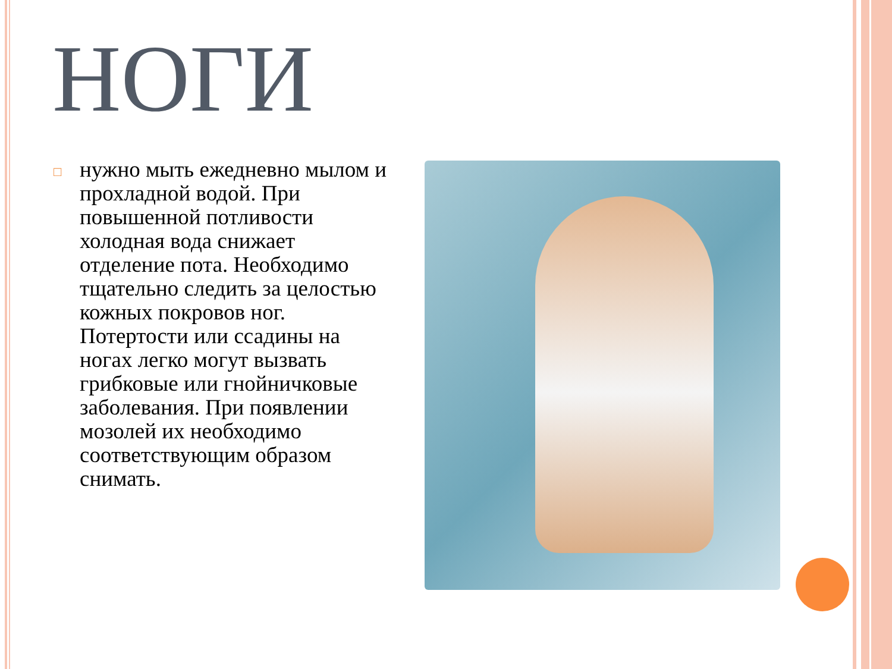НОГИ
□
нужно мыть ежедневно мылом и прохладной водой. При повышенной потливости холодная вода снижает отделение пота. Необходимо тщательно следить за целостью кожных покровов ног. Потертости или ссадины на ногах легко могут вызвать грибковые или гнойничковые заболевания. При появлении мозолей их необходимо соответствующим образом снимать.